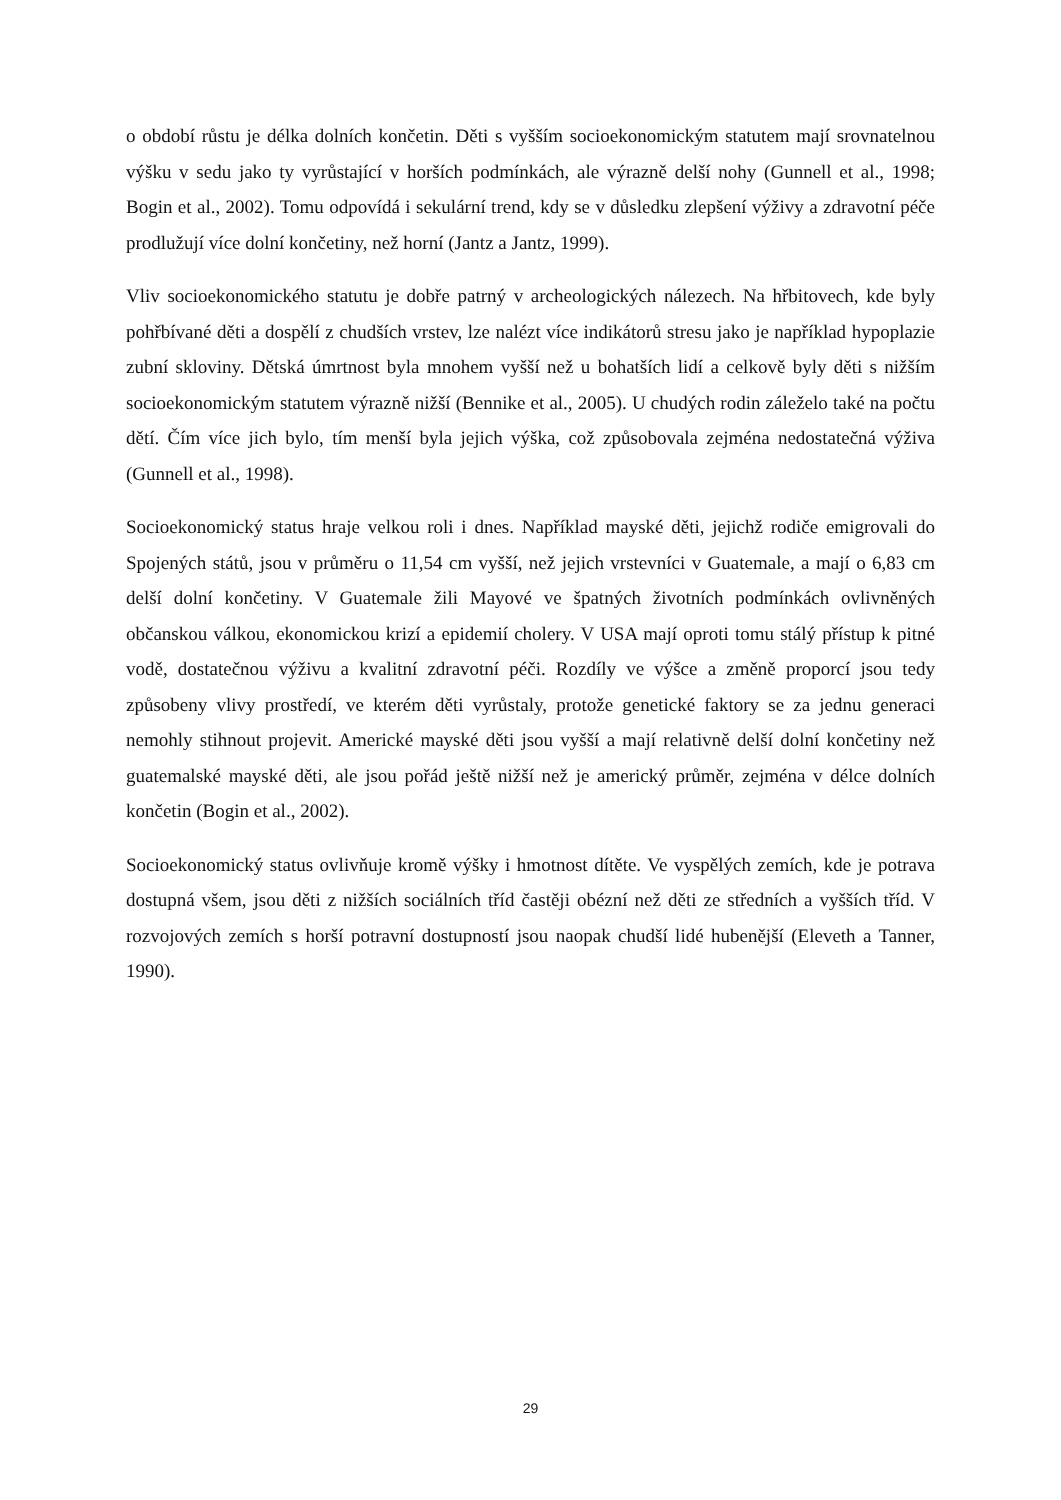o období růstu je délka dolních končetin. Děti s vyšším socioekonomickým statutem mají srovnatelnou výšku v sedu jako ty vyrůstající v horších podmínkách, ale výrazně delší nohy (Gunnell et al., 1998; Bogin et al., 2002). Tomu odpovídá i sekulární trend, kdy se v důsledku zlepšení výživy a zdravotní péče prodlužují více dolní končetiny, než horní (Jantz a Jantz, 1999).
Vliv socioekonomického statutu je dobře patrný v archeologických nálezech. Na hřbitovech, kde byly pohřbívané děti a dospělí z chudších vrstev, lze nalézt více indikátorů stresu jako je například hypoplazie zubní skloviny. Dětská úmrtnost byla mnohem vyšší než u bohatších lidí a celkově byly děti s nižším socioekonomickým statutem výrazně nižší (Bennike et al., 2005). U chudých rodin záleželo také na počtu dětí. Čím více jich bylo, tím menší byla jejich výška, což způsobovala zejména nedostatečná výživa (Gunnell et al., 1998).
Socioekonomický status hraje velkou roli i dnes. Například mayské děti, jejichž rodiče emigrovali do Spojených států, jsou v průměru o 11,54 cm vyšší, než jejich vrstevníci v Guatemale, a mají o 6,83 cm delší dolní končetiny. V Guatemale žili Mayové ve špatných životních podmínkách ovlivněných občanskou válkou, ekonomickou krizí a epidemií cholery. V USA mají oproti tomu stálý přístup k pitné vodě, dostatečnou výživu a kvalitní zdravotní péči. Rozdíly ve výšce a změně proporcí jsou tedy způsobeny vlivy prostředí, ve kterém děti vyrůstaly, protože genetické faktory se za jednu generaci nemohly stihnout projevit. Americké mayské děti jsou vyšší a mají relativně delší dolní končetiny než guatemalské mayské děti, ale jsou pořád ještě nižší než je americký průměr, zejména v délce dolních končetin (Bogin et al., 2002).
Socioekonomický status ovlivňuje kromě výšky i hmotnost dítěte. Ve vyspělých zemích, kde je potrava dostupná všem, jsou děti z nižších sociálních tříd častěji obézní než děti ze středních a vyšších tříd. V rozvojových zemích s horší potravní dostupností jsou naopak chudší lidé hubenější (Eleveth a Tanner, 1990).
29